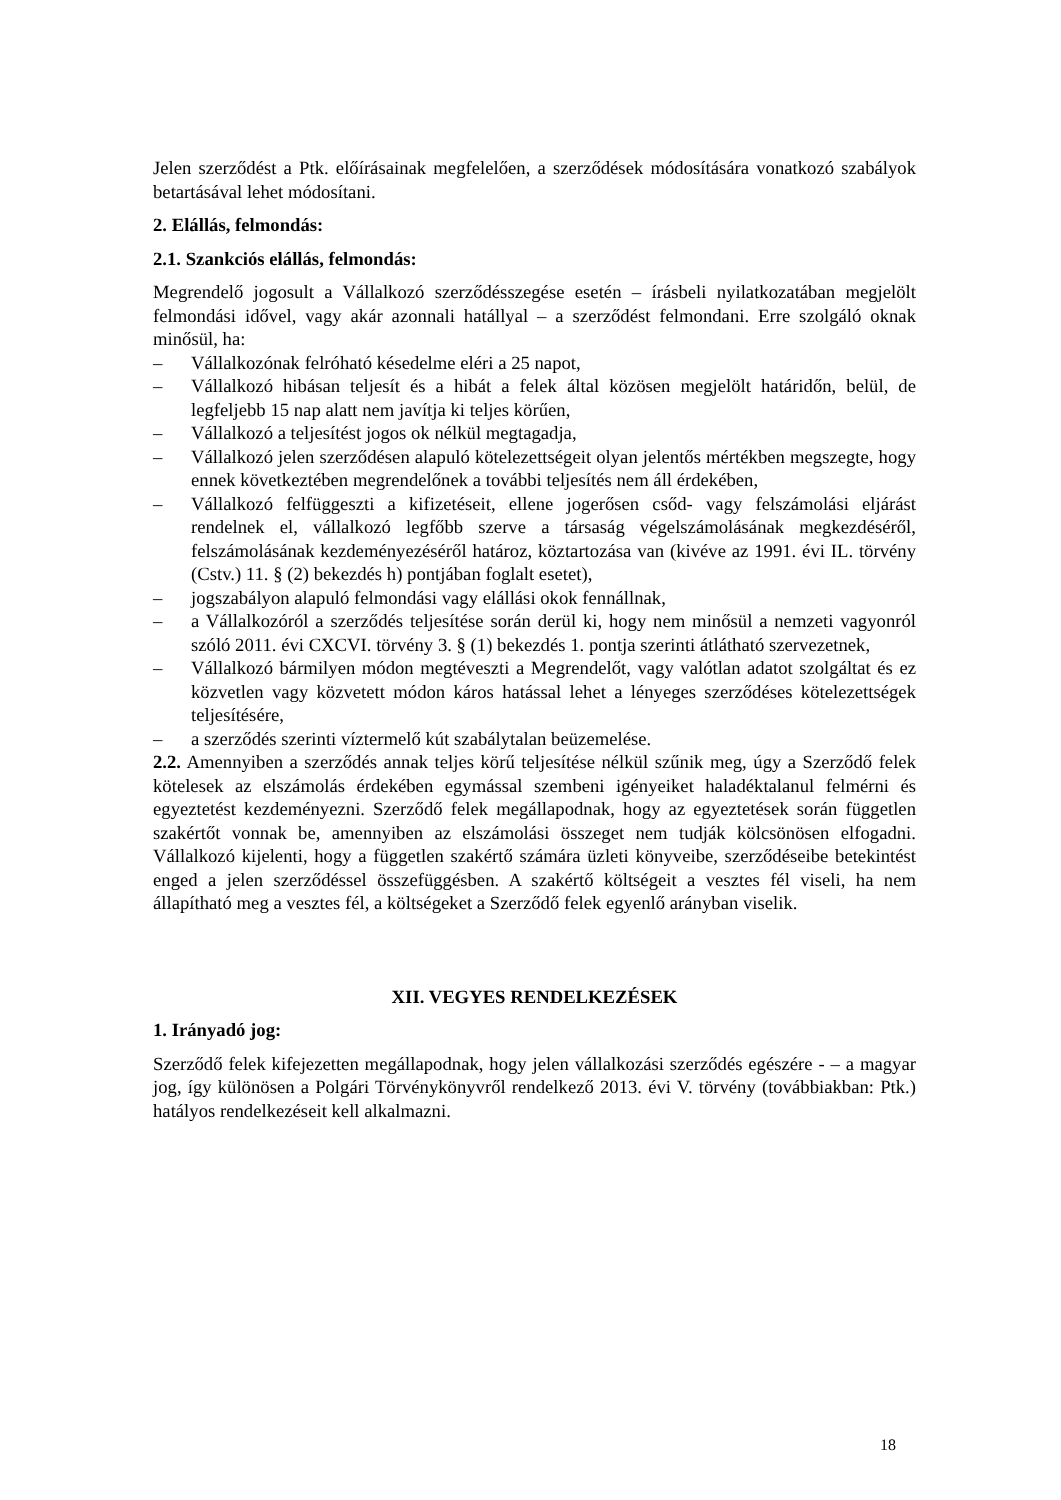Jelen szerződést a Ptk. előírásainak megfelelően, a szerződések módosítására vonatkozó szabályok betartásával lehet módosítani.
2. Elállás, felmondás:
2.1. Szankciós elállás, felmondás:
Megrendelő jogosult a Vállalkozó szerződésszegése esetén – írásbeli nyilatkozatában megjelölt felmondási idővel, vagy akár azonnali hatállyal – a szerződést felmondani. Erre szolgáló oknak minősül, ha:
– Vállalkozónak felróható késedelme eléri a 25 napot,
– Vállalkozó hibásan teljesít és a hibát a felek által közösen megjelölt határidőn, belül, de legfeljebb 15 nap alatt nem javítja ki teljes körűen,
– Vállalkozó a teljesítést jogos ok nélkül megtagadja,
– Vállalkozó jelen szerződésen alapuló kötelezettségeit olyan jelentős mértékben megszegte, hogy ennek következtében megrendelőnek a további teljesítés nem áll érdekében,
– Vállalkozó felfüggeszti a kifizetéseit, ellene jogerősen csőd- vagy felszámolási eljárást rendelnek el, vállalkozó legfőbb szerve a társaság végelszámolásának megkezdéséről, felszámolásának kezdeményezéséről határoz, köztartozása van (kivéve az 1991. évi IL. törvény (Cstv.) 11. § (2) bekezdés h) pontjában foglalt esetet),
– jogszabályon alapuló felmondási vagy elállási okok fennállnak,
– a Vállalkozóról a szerződés teljesítése során derül ki, hogy nem minősül a nemzeti vagyonról szóló 2011. évi CXCVI. törvény 3. § (1) bekezdés 1. pontja szerinti átlátható szervezetnek,
– Vállalkozó bármilyen módon megtéveszti a Megrendelőt, vagy valótlan adatot szolgáltat és ez közvetlen vagy közvetett módon káros hatással lehet a lényeges szerződéses kötelezettségek teljesítésére,
– a szerződés szerinti víztermelő kút szabálytalan beüzemelése.
2.2. Amennyiben a szerződés annak teljes körű teljesítése nélkül szűnik meg, úgy a Szerződő felek kötelesek az elszámolás érdekében egymással szembeni igényeiket haladéktalanul felmérni és egyeztetést kezdeményezni. Szerződő felek megállapodnak, hogy az egyeztetések során független szakértőt vonnak be, amennyiben az elszámolási összeget nem tudják kölcsönösen elfogadni. Vállalkozó kijelenti, hogy a független szakértő számára üzleti könyveibe, szerződéseibe betekintést enged a jelen szerződéssel összefüggésben. A szakértő költségeit a vesztes fél viseli, ha nem állapítható meg a vesztes fél, a költségeket a Szerződő felek egyenlő arányban viselik.
XII. VEGYES RENDELKEZÉSEK
1. Irányadó jog:
Szerződő felek kifejezetten megállapodnak, hogy jelen vállalkozási szerződés egészére - – a magyar jog, így különösen a Polgári Törvénykönyvről rendelkező 2013. évi V. törvény (továbbiakban: Ptk.) hatályos rendelkezéseit kell alkalmazni.
18